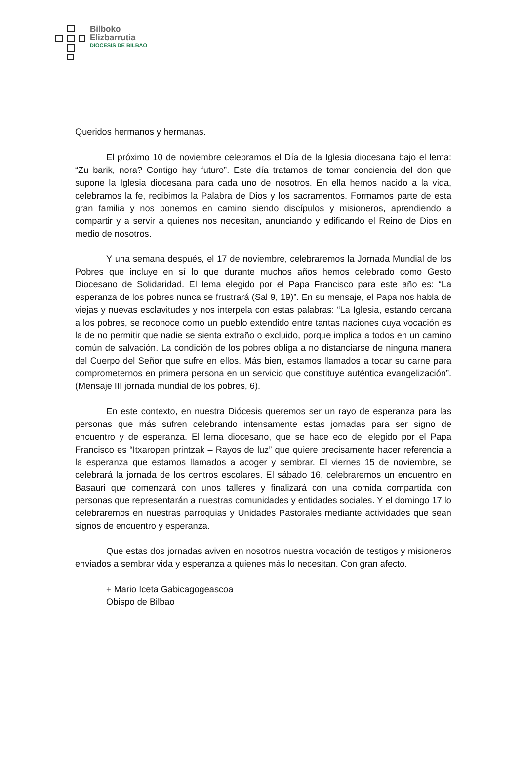Bilboko
Elizbarrutia
DIÓCESIS DE BILBAO
Queridos hermanos y hermanas.
El próximo 10 de noviembre celebramos el Día de la Iglesia diocesana bajo el lema: “Zu barik, nora? Contigo hay futuro”. Este día tratamos de tomar conciencia del don que supone la Iglesia diocesana para cada uno de nosotros. En ella hemos nacido a la vida, celebramos la fe, recibimos la Palabra de Dios y los sacramentos. Formamos parte de esta gran familia y nos ponemos en camino siendo discípulos y misioneros, aprendiendo a compartir y a servir a quienes nos necesitan, anunciando y edificando el Reino de Dios en medio de nosotros.
Y una semana después, el 17 de noviembre, celebraremos la Jornada Mundial de los Pobres que incluye en sí lo que durante muchos años hemos celebrado como Gesto Diocesano de Solidaridad. El lema elegido por el Papa Francisco para este año es: “La esperanza de los pobres nunca se frustrará (Sal 9, 19)”. En su mensaje, el Papa nos habla de viejas y nuevas esclavitudes y nos interpela con estas palabras: “La Iglesia, estando cercana a los pobres, se reconoce como un pueblo extendido entre tantas naciones cuya vocación es la de no permitir que nadie se sienta extraño o excluido, porque implica a todos en un camino común de salvación. La condición de los pobres obliga a no distanciarse de ninguna manera del Cuerpo del Señor que sufre en ellos. Más bien, estamos llamados a tocar su carne para comprometernos en primera persona en un servicio que constituye auténtica evangelización”. (Mensaje III jornada mundial de los pobres, 6).
En este contexto, en nuestra Diócesis queremos ser un rayo de esperanza para las personas que más sufren celebrando intensamente estas jornadas para ser signo de encuentro y de esperanza. El lema diocesano, que se hace eco del elegido por el Papa Francisco es “Itxaropen printzak – Rayos de luz” que quiere precisamente hacer referencia a la esperanza que estamos llamados a acoger y sembrar. El viernes 15 de noviembre, se celebrará la jornada de los centros escolares. El sábado 16, celebraremos un encuentro en Basauri que comenzará con unos talleres y finalizará con una comida compartida con personas que representarán a nuestras comunidades y entidades sociales. Y el domingo 17 lo celebraremos en nuestras parroquias y Unidades Pastorales mediante actividades que sean signos de encuentro y esperanza.
Que estas dos jornadas aviven en nosotros nuestra vocación de testigos y misioneros enviados a sembrar vida y esperanza a quienes más lo necesitan. Con gran afecto.
+ Mario Iceta Gabicagogeascoa
Obispo de Bilbao